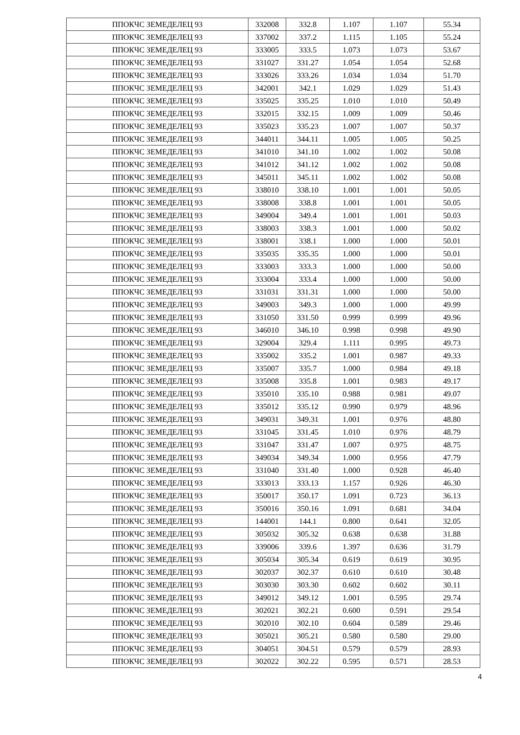| ППОКЧС ЗЕМЕДЕЛЕЦ 93 | 332008 | 332.8 | 1.107 | 1.107 | 55.34 |
| ППОКЧС ЗЕМЕДЕЛЕЦ 93 | 337002 | 337.2 | 1.115 | 1.105 | 55.24 |
| ППОКЧС ЗЕМЕДЕЛЕЦ 93 | 333005 | 333.5 | 1.073 | 1.073 | 53.67 |
| ППОКЧС ЗЕМЕДЕЛЕЦ 93 | 331027 | 331.27 | 1.054 | 1.054 | 52.68 |
| ППОКЧС ЗЕМЕДЕЛЕЦ 93 | 333026 | 333.26 | 1.034 | 1.034 | 51.70 |
| ППОКЧС ЗЕМЕДЕЛЕЦ 93 | 342001 | 342.1 | 1.029 | 1.029 | 51.43 |
| ППОКЧС ЗЕМЕДЕЛЕЦ 93 | 335025 | 335.25 | 1.010 | 1.010 | 50.49 |
| ППОКЧС ЗЕМЕДЕЛЕЦ 93 | 332015 | 332.15 | 1.009 | 1.009 | 50.46 |
| ППОКЧС ЗЕМЕДЕЛЕЦ 93 | 335023 | 335.23 | 1.007 | 1.007 | 50.37 |
| ППОКЧС ЗЕМЕДЕЛЕЦ 93 | 344011 | 344.11 | 1.005 | 1.005 | 50.25 |
| ППОКЧС ЗЕМЕДЕЛЕЦ 93 | 341010 | 341.10 | 1.002 | 1.002 | 50.08 |
| ППОКЧС ЗЕМЕДЕЛЕЦ 93 | 341012 | 341.12 | 1.002 | 1.002 | 50.08 |
| ППОКЧС ЗЕМЕДЕЛЕЦ 93 | 345011 | 345.11 | 1.002 | 1.002 | 50.08 |
| ППОКЧС ЗЕМЕДЕЛЕЦ 93 | 338010 | 338.10 | 1.001 | 1.001 | 50.05 |
| ППОКЧС ЗЕМЕДЕЛЕЦ 93 | 338008 | 338.8 | 1.001 | 1.001 | 50.05 |
| ППОКЧС ЗЕМЕДЕЛЕЦ 93 | 349004 | 349.4 | 1.001 | 1.001 | 50.03 |
| ППОКЧС ЗЕМЕДЕЛЕЦ 93 | 338003 | 338.3 | 1.001 | 1.000 | 50.02 |
| ППОКЧС ЗЕМЕДЕЛЕЦ 93 | 338001 | 338.1 | 1.000 | 1.000 | 50.01 |
| ППОКЧС ЗЕМЕДЕЛЕЦ 93 | 335035 | 335.35 | 1.000 | 1.000 | 50.01 |
| ППОКЧС ЗЕМЕДЕЛЕЦ 93 | 333003 | 333.3 | 1.000 | 1.000 | 50.00 |
| ППОКЧС ЗЕМЕДЕЛЕЦ 93 | 333004 | 333.4 | 1.000 | 1.000 | 50.00 |
| ППОКЧС ЗЕМЕДЕЛЕЦ 93 | 331031 | 331.31 | 1.000 | 1.000 | 50.00 |
| ППОКЧС ЗЕМЕДЕЛЕЦ 93 | 349003 | 349.3 | 1.000 | 1.000 | 49.99 |
| ППОКЧС ЗЕМЕДЕЛЕЦ 93 | 331050 | 331.50 | 0.999 | 0.999 | 49.96 |
| ППОКЧС ЗЕМЕДЕЛЕЦ 93 | 346010 | 346.10 | 0.998 | 0.998 | 49.90 |
| ППОКЧС ЗЕМЕДЕЛЕЦ 93 | 329004 | 329.4 | 1.111 | 0.995 | 49.73 |
| ППОКЧС ЗЕМЕДЕЛЕЦ 93 | 335002 | 335.2 | 1.001 | 0.987 | 49.33 |
| ППОКЧС ЗЕМЕДЕЛЕЦ 93 | 335007 | 335.7 | 1.000 | 0.984 | 49.18 |
| ППОКЧС ЗЕМЕДЕЛЕЦ 93 | 335008 | 335.8 | 1.001 | 0.983 | 49.17 |
| ППОКЧС ЗЕМЕДЕЛЕЦ 93 | 335010 | 335.10 | 0.988 | 0.981 | 49.07 |
| ППОКЧС ЗЕМЕДЕЛЕЦ 93 | 335012 | 335.12 | 0.990 | 0.979 | 48.96 |
| ППОКЧС ЗЕМЕДЕЛЕЦ 93 | 349031 | 349.31 | 1.001 | 0.976 | 48.80 |
| ППОКЧС ЗЕМЕДЕЛЕЦ 93 | 331045 | 331.45 | 1.010 | 0.976 | 48.79 |
| ППОКЧС ЗЕМЕДЕЛЕЦ 93 | 331047 | 331.47 | 1.007 | 0.975 | 48.75 |
| ППОКЧС ЗЕМЕДЕЛЕЦ 93 | 349034 | 349.34 | 1.000 | 0.956 | 47.79 |
| ППОКЧС ЗЕМЕДЕЛЕЦ 93 | 331040 | 331.40 | 1.000 | 0.928 | 46.40 |
| ППОКЧС ЗЕМЕДЕЛЕЦ 93 | 333013 | 333.13 | 1.157 | 0.926 | 46.30 |
| ППОКЧС ЗЕМЕДЕЛЕЦ 93 | 350017 | 350.17 | 1.091 | 0.723 | 36.13 |
| ППОКЧС ЗЕМЕДЕЛЕЦ 93 | 350016 | 350.16 | 1.091 | 0.681 | 34.04 |
| ППОКЧС ЗЕМЕДЕЛЕЦ 93 | 144001 | 144.1 | 0.800 | 0.641 | 32.05 |
| ППОКЧС ЗЕМЕДЕЛЕЦ 93 | 305032 | 305.32 | 0.638 | 0.638 | 31.88 |
| ППОКЧС ЗЕМЕДЕЛЕЦ 93 | 339006 | 339.6 | 1.397 | 0.636 | 31.79 |
| ППОКЧС ЗЕМЕДЕЛЕЦ 93 | 305034 | 305.34 | 0.619 | 0.619 | 30.95 |
| ППОКЧС ЗЕМЕДЕЛЕЦ 93 | 302037 | 302.37 | 0.610 | 0.610 | 30.48 |
| ППОКЧС ЗЕМЕДЕЛЕЦ 93 | 303030 | 303.30 | 0.602 | 0.602 | 30.11 |
| ППОКЧС ЗЕМЕДЕЛЕЦ 93 | 349012 | 349.12 | 1.001 | 0.595 | 29.74 |
| ППОКЧС ЗЕМЕДЕЛЕЦ 93 | 302021 | 302.21 | 0.600 | 0.591 | 29.54 |
| ППОКЧС ЗЕМЕДЕЛЕЦ 93 | 302010 | 302.10 | 0.604 | 0.589 | 29.46 |
| ППОКЧС ЗЕМЕДЕЛЕЦ 93 | 305021 | 305.21 | 0.580 | 0.580 | 29.00 |
| ППОКЧС ЗЕМЕДЕЛЕЦ 93 | 304051 | 304.51 | 0.579 | 0.579 | 28.93 |
| ППОКЧС ЗЕМЕДЕЛЕЦ 93 | 302022 | 302.22 | 0.595 | 0.571 | 28.53 |
4